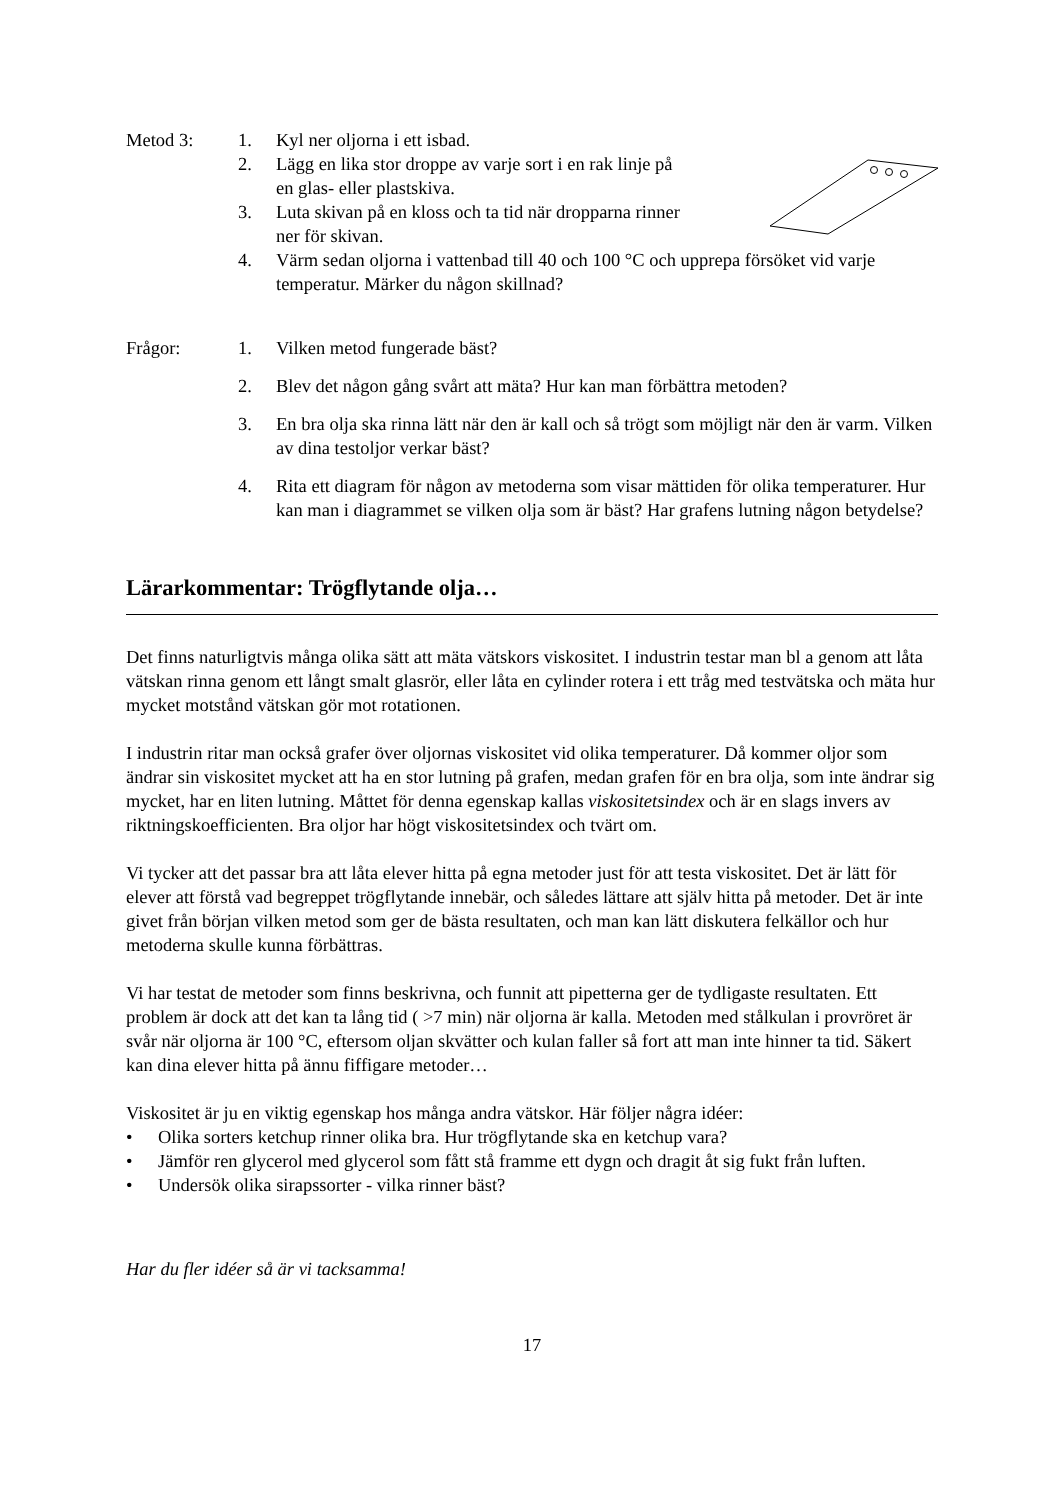Metod 3: 1. Kyl ner oljorna i ett isbad.
2. Lägg en lika stor droppe av varje sort i en rak linje på
en glas- eller plastskiva.
3. Luta skivan på en kloss och ta tid när dropparna rinner
ner för skivan.
4. Värm sedan oljorna i vattenbad till 40 och 100 °C och upprepa försöket vid varje temperatur. Märker du någon skillnad?
Frågor: 1. Vilken metod fungerade bäst?
2. Blev det någon gång svårt att mäta? Hur kan man förbättra metoden?
3. En bra olja ska rinna lätt när den är kall och så trögt som möjligt när den är varm. Vilken av dina testoljor verkar bäst?
4. Rita ett diagram för någon av metoderna som visar mättiden för olika temperaturer. Hur kan man i diagrammet se vilken olja som är bäst? Har grafens lutning någon betydelse?
Lärarkommentar: Trögflytande olja…
Det finns naturligtvis många olika sätt att mäta vätskors viskositet. I industrin testar man bl a genom att låta vätskan rinna genom ett långt smalt glasrör, eller låta en cylinder rotera i ett tråg med testvätska och mäta hur mycket motstånd vätskan gör mot rotationen.
I industrin ritar man också grafer över oljornas viskositet vid olika temperaturer. Då kommer oljor som ändrar sin viskositet mycket att ha en stor lutning på grafen, medan grafen för en bra olja, som inte ändrar sig mycket, har en liten lutning. Måttet för denna egenskap kallas viskositetsindex och är en slags invers av riktningskoefficienten. Bra oljor har högt viskositetsindex och tvärt om.
Vi tycker att det passar bra att låta elever hitta på egna metoder just för att testa viskositet. Det är lätt för elever att förstå vad begreppet trögflytande innebär, och således lättare att själv hitta på metoder. Det är inte givet från början vilken metod som ger de bästa resultaten, och man kan lätt diskutera felkällor och hur metoderna skulle kunna förbättras.
Vi har testat de metoder som finns beskrivna, och funnit att pipetterna ger de tydligaste resultaten. Ett problem är dock att det kan ta lång tid ( >7 min) när oljorna är kalla. Metoden med stålkulan i provröret är svår när oljorna är 100 °C, eftersom oljan skvätter och kulan faller så fort att man inte hinner ta tid. Säkert kan dina elever hitta på ännu fiffigare metoder…
Viskositet är ju en viktig egenskap hos många andra vätskor. Här följer några idéer:
• Olika sorters ketchup rinner olika bra. Hur trögflytande ska en ketchup vara?
• Jämför ren glycerol med glycerol som fått stå framme ett dygn och dragit åt sig fukt från luften.
• Undersök olika sirapssorter - vilka rinner bäst?
Har du fler idéer så är vi tacksamma!
17